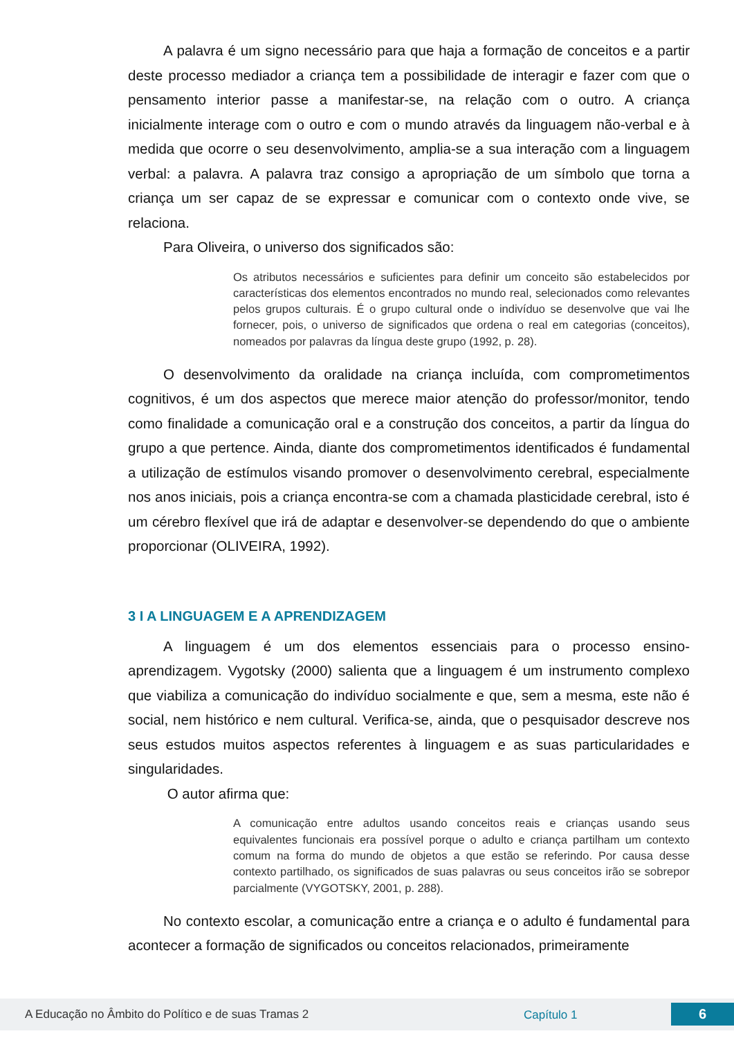A palavra é um signo necessário para que haja a formação de conceitos e a partir deste processo mediador a criança tem a possibilidade de interagir e fazer com que o pensamento interior passe a manifestar-se, na relação com o outro. A criança inicialmente interage com o outro e com o mundo através da linguagem não-verbal e à medida que ocorre o seu desenvolvimento, amplia-se a sua interação com a linguagem verbal: a palavra. A palavra traz consigo a apropriação de um símbolo que torna a criança um ser capaz de se expressar e comunicar com o contexto onde vive, se relaciona.
Para Oliveira, o universo dos significados são:
Os atributos necessários e suficientes para definir um conceito são estabelecidos por características dos elementos encontrados no mundo real, selecionados como relevantes pelos grupos culturais. É o grupo cultural onde o indivíduo se desenvolve que vai lhe fornecer, pois, o universo de significados que ordena o real em categorias (conceitos), nomeados por palavras da língua deste grupo (1992, p. 28).
O desenvolvimento da oralidade na criança incluída, com comprometimentos cognitivos, é um dos aspectos que merece maior atenção do professor/monitor, tendo como finalidade a comunicação oral e a construção dos conceitos, a partir da língua do grupo a que pertence. Ainda, diante dos comprometimentos identificados é fundamental a utilização de estímulos visando promover o desenvolvimento cerebral, especialmente nos anos iniciais, pois a criança encontra-se com a chamada plasticidade cerebral, isto é um cérebro flexível que irá de adaptar e desenvolver-se dependendo do que o ambiente proporcionar (OLIVEIRA, 1992).
3 I A LINGUAGEM E A APRENDIZAGEM
A linguagem é um dos elementos essenciais para o processo ensino-aprendizagem. Vygotsky (2000) salienta que a linguagem é um instrumento complexo que viabiliza a comunicação do indivíduo socialmente e que, sem a mesma, este não é social, nem histórico e nem cultural. Verifica-se, ainda, que o pesquisador descreve nos seus estudos muitos aspectos referentes à linguagem e as suas particularidades e singularidades.
O autor afirma que:
A comunicação entre adultos usando conceitos reais e crianças usando seus equivalentes funcionais era possível porque o adulto e criança partilham um contexto comum na forma do mundo de objetos a que estão se referindo. Por causa desse contexto partilhado, os significados de suas palavras ou seus conceitos irão se sobrepor parcialmente (VYGOTSKY, 2001, p. 288).
No contexto escolar, a comunicação entre a criança e o adulto é fundamental para acontecer a formação de significados ou conceitos relacionados, primeiramente
A Educação no Âmbito do Político e de suas Tramas 2 Capítulo 1 6